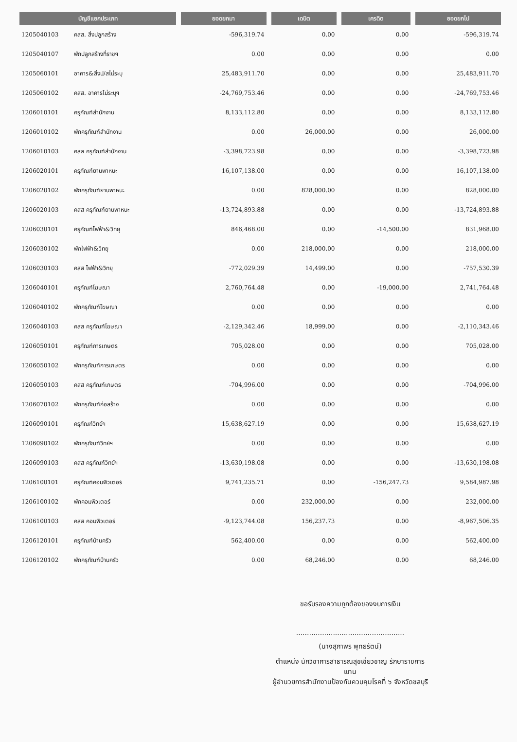| บัญชีแยกประเภท | | ยอดยกมา | เดบิต | เครดิต | ยอดยกไป |
| --- | --- | --- | --- | --- | --- |
| 1205040103 | คสส. สิ่งปลูกสร้าง | -596,319.74 | 0.00 | 0.00 | -596,319.74 |
| 1205040107 | พักปลูกสร้างที่ราชฯ | 0.00 | 0.00 | 0.00 | 0.00 |
| 1205060101 | อาคาร&สิ่งป/สไม่ระบุ | 25,483,911.70 | 0.00 | 0.00 | 25,483,911.70 |
| 1205060102 | คสส. อาคารไม่ระบุฯ | -24,769,753.46 | 0.00 | 0.00 | -24,769,753.46 |
| 1206010101 | ครุภัณฑ์สำนักงาน | 8,133,112.80 | 0.00 | 0.00 | 8,133,112.80 |
| 1206010102 | พักครุภัณฑ์สำนักงาน | 0.00 | 26,000.00 | 0.00 | 26,000.00 |
| 1206010103 | คสส ครุภัณฑ์สำนักงาน | -3,398,723.98 | 0.00 | 0.00 | -3,398,723.98 |
| 1206020101 | ครุภัณฑ์ยานพาหนะ | 16,107,138.00 | 0.00 | 0.00 | 16,107,138.00 |
| 1206020102 | พักครุภัณฑ์ยานพาหนะ | 0.00 | 828,000.00 | 0.00 | 828,000.00 |
| 1206020103 | คสส ครุภัณฑ์ยานพาหนะ | -13,724,893.88 | 0.00 | 0.00 | -13,724,893.88 |
| 1206030101 | ครุภัณฑ์ไฟฟ้า&วิทยุ | 846,468.00 | 0.00 | -14,500.00 | 831,968.00 |
| 1206030102 | พักไฟฟ้า&วิทยุ | 0.00 | 218,000.00 | 0.00 | 218,000.00 |
| 1206030103 | คสส ไฟฟ้า&วิทยุ | -772,029.39 | 14,499.00 | 0.00 | -757,530.39 |
| 1206040101 | ครุภัณฑ์โฆษณา | 2,760,764.48 | 0.00 | -19,000.00 | 2,741,764.48 |
| 1206040102 | พักครุภัณฑ์โฆษณา | 0.00 | 0.00 | 0.00 | 0.00 |
| 1206040103 | คสส ครุภัณฑ์โฆษณา | -2,129,342.46 | 18,999.00 | 0.00 | -2,110,343.46 |
| 1206050101 | ครุภัณฑ์การเกษตร | 705,028.00 | 0.00 | 0.00 | 705,028.00 |
| 1206050102 | พักครุภัณฑ์การเกษตร | 0.00 | 0.00 | 0.00 | 0.00 |
| 1206050103 | คสส ครุภัณฑ์เกษตร | -704,996.00 | 0.00 | 0.00 | -704,996.00 |
| 1206070102 | พักครุภัณฑ์ก่อสร้าง | 0.00 | 0.00 | 0.00 | 0.00 |
| 1206090101 | ครุภัณฑ์วิทย์ฯ | 15,638,627.19 | 0.00 | 0.00 | 15,638,627.19 |
| 1206090102 | พักครุภัณฑ์วิทย์ฯ | 0.00 | 0.00 | 0.00 | 0.00 |
| 1206090103 | คสส ครุภัณฑ์วิทย์ฯ | -13,630,198.08 | 0.00 | 0.00 | -13,630,198.08 |
| 1206100101 | ครุภัณฑ์คอมพิวเตอร์ | 9,741,235.71 | 0.00 | -156,247.73 | 9,584,987.98 |
| 1206100102 | พักคอมพิวเตอร์ | 0.00 | 232,000.00 | 0.00 | 232,000.00 |
| 1206100103 | คสส คอมพิวเตอร์ | -9,123,744.08 | 156,237.73 | 0.00 | -8,967,506.35 |
| 1206120101 | ครุภัณฑ์บ้านครัว | 562,400.00 | 0.00 | 0.00 | 562,400.00 |
| 1206120102 | พักครุภัณฑ์บ้านครัว | 0.00 | 68,246.00 | 0.00 | 68,246.00 |
ขอรับรองความถูกต้องของงบการเงิน
..................................................
(นางสุภาพร พุทธรัตน์)
ตำแหน่ง นักวิชาการสาธารณสุขเชี่ยวชาญ รักษาราชการแทน
ผู้อำนวยการสำนักงานป้องกันควบคุมโรคที่ ๖ จังหวัดชลบุรี